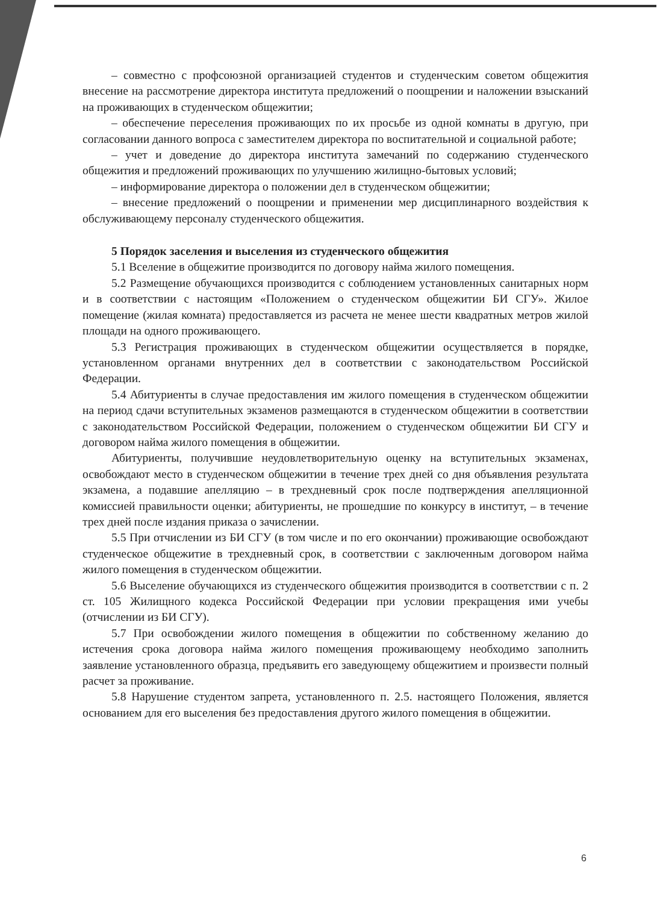– совместно с профсоюзной организацией студентов и студенческим советом общежития внесение на рассмотрение директора института предложений о поощрении и наложении взысканий на проживающих в студенческом общежитии;
– обеспечение переселения проживающих по их просьбе из одной комнаты в другую, при согласовании данного вопроса с заместителем директора по воспитательной и социальной работе;
– учет и доведение до директора института замечаний по содержанию студенческого общежития и предложений проживающих по улучшению жилищно-бытовых условий;
– информирование директора о положении дел в студенческом общежитии;
– внесение предложений о поощрении и применении мер дисциплинарного воздействия к обслуживающему персоналу студенческого общежития.
5 Порядок заселения и выселения из студенческого общежития
5.1 Вселение в общежитие производится по договору найма жилого помещения.
5.2 Размещение обучающихся производится с соблюдением установленных санитарных норм и в соответствии с настоящим «Положением о студенческом общежитии БИ СГУ». Жилое помещение (жилая комната) предоставляется из расчета не менее шести квадратных метров жилой площади на одного проживающего.
5.3 Регистрация проживающих в студенческом общежитии осуществляется в порядке, установленном органами внутренних дел в соответствии с законодательством Российской Федерации.
5.4 Абитуриенты в случае предоставления им жилого помещения в студенческом общежитии на период сдачи вступительных экзаменов размещаются в студенческом общежитии в соответствии с законодательством Российской Федерации, положением о студенческом общежитии БИ СГУ и договором найма жилого помещения в общежитии.
Абитуриенты, получившие неудовлетворительную оценку на вступительных экзаменах, освобождают место в студенческом общежитии в течение трех дней со дня объявления результата экзамена, а подавшие апелляцию – в трехдневный срок после подтверждения апелляционной комиссией правильности оценки; абитуриенты, не прошедшие по конкурсу в институт, – в течение трех дней после издания приказа о зачислении.
5.5 При отчислении из БИ СГУ (в том числе и по его окончании) проживающие освобождают студенческое общежитие в трехдневный срок, в соответствии с заключенным договором найма жилого помещения в студенческом общежитии.
5.6 Выселение обучающихся из студенческого общежития производится в соответствии с п. 2 ст. 105 Жилищного кодекса Российской Федерации при условии прекращения ими учебы (отчислении из БИ СГУ).
5.7 При освобождении жилого помещения в общежитии по собственному желанию до истечения срока договора найма жилого помещения проживающему необходимо заполнить заявление установленного образца, предъявить его заведующему общежитием и произвести полный расчет за проживание.
5.8 Нарушение студентом запрета, установленного п. 2.5. настоящего Положения, является основанием для его выселения без предоставления другого жилого помещения в общежитии.
6